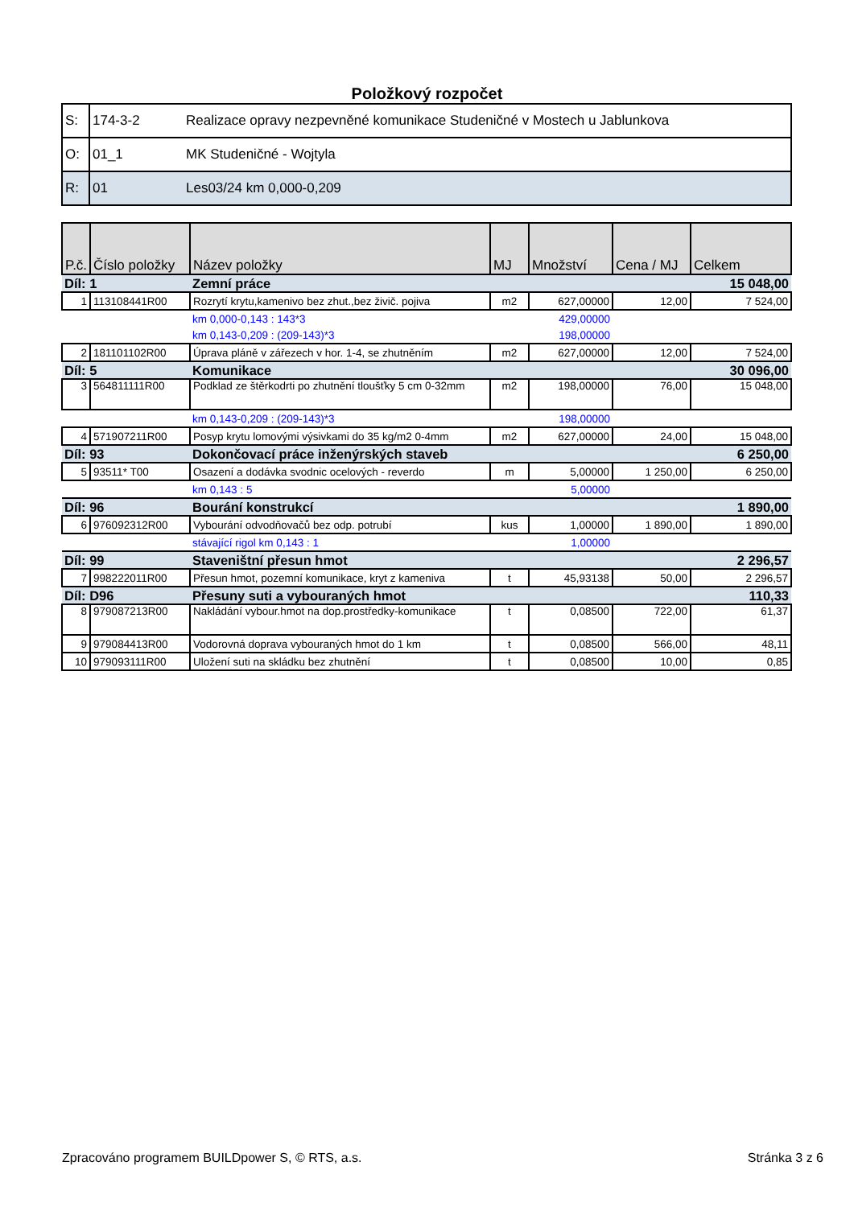Položkový rozpočet
| S: | 174-3-2 | Realizace opravy nezpevněné komunikace Studeničné v Mostech u Jablunkova |
| O: | 01_1 | MK Studeničné - Wojtyla |
| R: | 01 | Les03/24 km 0,000-0,209 |
| P.č. | Číslo položky | Název položky | MJ | Množství | Cena / MJ | Celkem |
| --- | --- | --- | --- | --- | --- | --- |
| Díl: 1 | | Zemní práce | | | | 15 048,00 |
| 1 | 113108441R00 | Rozrytí krytu,kamenivo bez zhut.,bez živič. pojiva | m2 | 627,00000 | 12,00 | 7 524,00 |
| | | km 0,000-0,143 : 143*3 | | 429,00000 | | |
| | | km 0,143-0,209 : (209-143)*3 | | 198,00000 | | |
| 2 | 181101102R00 | Úprava pláně v zářezech v hor. 1-4, se zhutněním | m2 | 627,00000 | 12,00 | 7 524,00 |
| Díl: 5 | | Komunikace | | | | 30 096,00 |
| 3 | 564811111R00 | Podklad ze štěrkodrti po zhutnění tloušťky 5 cm 0-32mm | m2 | 198,00000 | 76,00 | 15 048,00 |
| | | km 0,143-0,209 : (209-143)*3 | | 198,00000 | | |
| 4 | 571907211R00 | Posyp krytu lomovými výsivkami do 35 kg/m2 0-4mm | m2 | 627,00000 | 24,00 | 15 048,00 |
| Díl: 93 | | Dokončovací práce inženýrských staveb | | | | 6 250,00 |
| 5 | 93511* T00 | Osazení a dodávka svodnic ocelových - reverdo | m | 5,00000 | 1 250,00 | 6 250,00 |
| | | km 0,143 : 5 | | 5,00000 | | |
| Díl: 96 | | Bourání konstrukcí | | | | 1 890,00 |
| 6 | 976092312R00 | Vybourání odvodňovačů bez odp. potrubí | kus | 1,00000 | 1 890,00 | 1 890,00 |
| | | stávající rigol km 0,143 : 1 | | 1,00000 | | |
| Díl: 99 | | Staveništní přesun hmot | | | | 2 296,57 |
| 7 | 998222011R00 | Přesun hmot, pozemní komunikace, kryt z kameniva | t | 45,93138 | 50,00 | 2 296,57 |
| Díl: D96 | | Přesuny suti a vybouraných hmot | | | | 110,33 |
| 8 | 979087213R00 | Nakládání vybour.hmot na dop.prostředky-komunikace | t | 0,08500 | 722,00 | 61,37 |
| 9 | 979084413R00 | Vodorovná doprava vybouraných hmot do 1 km | t | 0,08500 | 566,00 | 48,11 |
| 10 | 979093111R00 | Uložení suti na skládku bez zhutnění | t | 0,08500 | 10,00 | 0,85 |
Zpracováno programem BUILDpower S, © RTS, a.s. Stránka 3 z 6